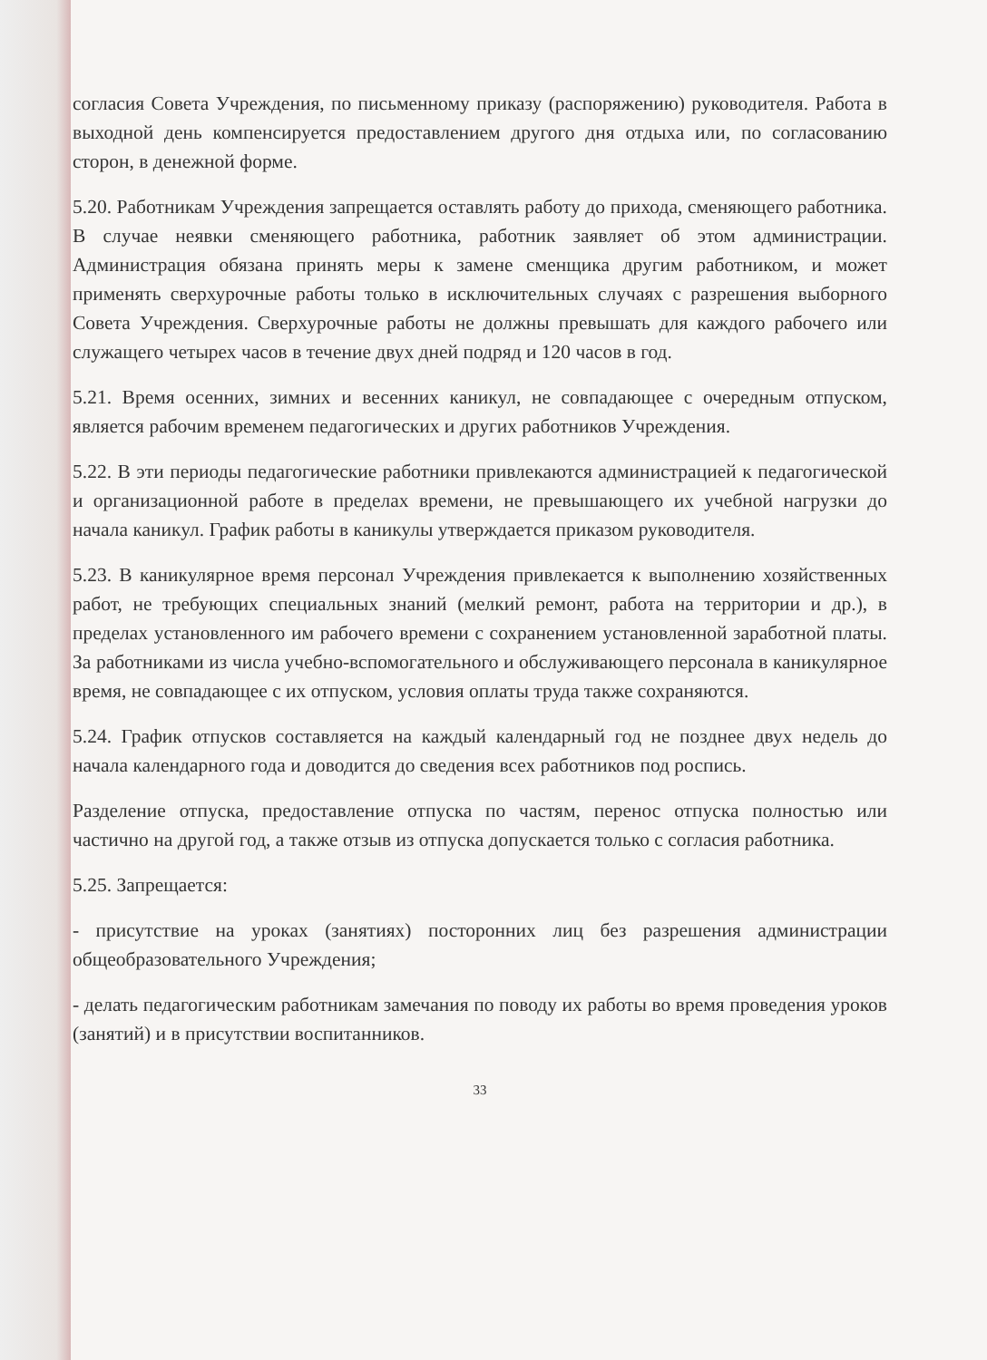согласия Совета Учреждения, по письменному приказу (распоряжению) руководителя. Работа в выходной день компенсируется предоставлением другого дня отдыха или, по согласованию сторон, в денежной форме.
5.20. Работникам Учреждения запрещается оставлять работу до прихода, сменяющего работника. В случае неявки сменяющего работника, работник заявляет об этом администрации. Администрация обязана принять меры к замене сменщика другим работником, и может применять сверхурочные работы только в исключительных случаях с разрешения выборного Совета Учреждения. Сверхурочные работы не должны превышать для каждого рабочего или служащего четырех часов в течение двух дней подряд и 120 часов в год.
5.21. Время осенних, зимних и весенних каникул, не совпадающее с очередным отпуском, является рабочим временем педагогических и других работников Учреждения.
5.22. В эти периоды педагогические работники привлекаются администрацией к педагогической и организационной работе в пределах времени, не превышающего их учебной нагрузки до начала каникул. График работы в каникулы утверждается приказом руководителя.
5.23. В каникулярное время персонал Учреждения привлекается к выполнению хозяйственных работ, не требующих специальных знаний (мелкий ремонт, работа на территории и др.), в пределах установленного им рабочего времени с сохранением установленной заработной платы. За работниками из числа учебно-вспомогательного и обслуживающего персонала в каникулярное время, не совпадающее с их отпуском, условия оплаты труда также сохраняются.
5.24. График отпусков составляется на каждый календарный год не позднее двух недель до начала календарного года и доводится до сведения всех работников под роспись.
Разделение отпуска, предоставление отпуска по частям, перенос отпуска полностью или частично на другой год, а также отзыв из отпуска допускается только с согласия работника.
5.25. Запрещается:
- присутствие на уроках (занятиях) посторонних лиц без разрешения администрации общеобразовательного Учреждения;
- делать педагогическим работникам замечания по поводу их работы во время проведения уроков (занятий) и в присутствии воспитанников.
33